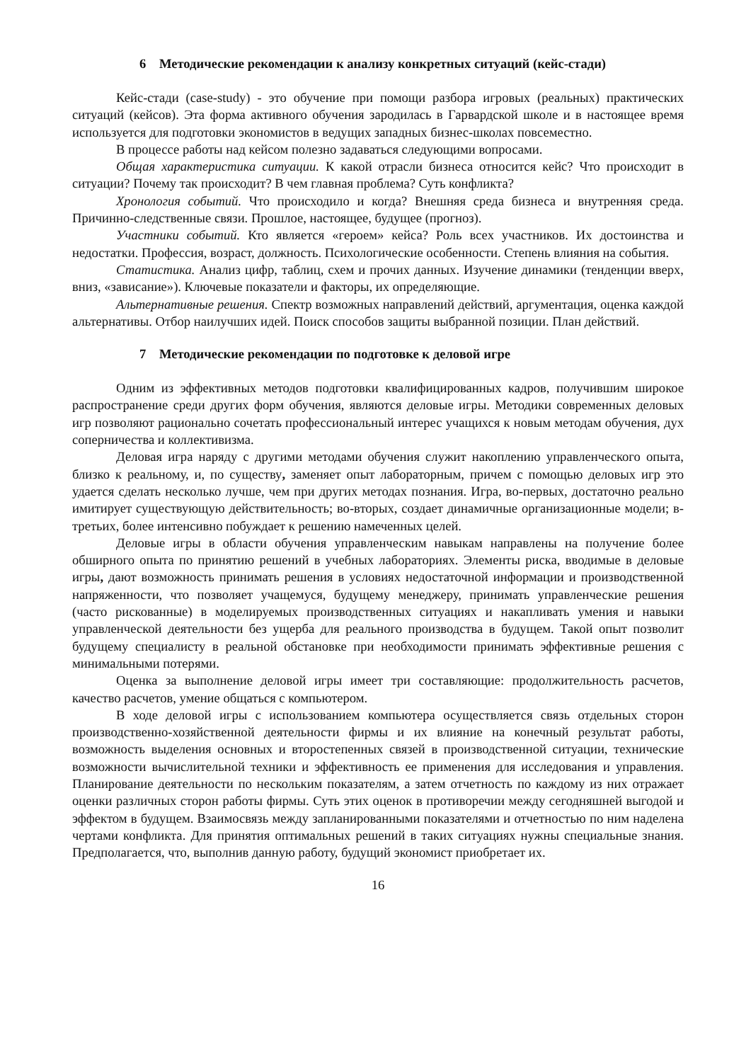6 Методические рекомендации к анализу конкретных ситуаций (кейс-стади)
Кейс-стади (case-study) - это обучение при помощи разбора игровых (реальных) практических ситуаций (кейсов). Эта форма активного обучения зародилась в Гарвардской школе и в настоящее время используется для подготовки экономистов в ведущих западных бизнес-школах повсеместно.
В процессе работы над кейсом полезно задаваться следующими вопросами.
Общая характеристика ситуации. К какой отрасли бизнеса относится кейс? Что происходит в ситуации? Почему так происходит? В чем главная проблема? Суть конфликта?
Хронология событий. Что происходило и когда? Внешняя среда бизнеса и внутренняя среда. Причинно-следственные связи. Прошлое, настоящее, будущее (прогноз).
Участники событий. Кто является «героем» кейса? Роль всех участников. Их достоинства и недостатки. Профессия, возраст, должность. Психологические особенности. Степень влияния на события.
Статистика. Анализ цифр, таблиц, схем и прочих данных. Изучение динамики (тенденции вверх, вниз, «зависание»). Ключевые показатели и факторы, их определяющие.
Альтернативные решения. Спектр возможных направлений действий, аргументация, оценка каждой альтернативы. Отбор наилучших идей. Поиск способов защиты выбранной позиции. План действий.
7 Методические рекомендации по подготовке к деловой игре
Одним из эффективных методов подготовки квалифицированных кадров, получившим широкое распространение среди других форм обучения, являются деловые игры. Методики современных деловых игр позволяют рационально сочетать профессиональный интерес учащихся к новым методам обучения, дух соперничества и коллективизма.
Деловая игра наряду с другими методами обучения служит накоплению управленческого опыта, близко к реальному, и, по существу, заменяет опыт лабораторным, причем с помощью деловых игр это удается сделать несколько лучше, чем при других методах познания. Игра, во-первых, достаточно реально имитирует существующую действительность; во-вторых, создает динамичные организационные модели; в-третьих, более интенсивно побуждает к решению намеченных целей.
Деловые игры в области обучения управленческим навыкам направлены на получение более обширного опыта по принятию решений в учебных лабораториях. Элементы риска, вводимые в деловые игры, дают возможность принимать решения в условиях недостаточной информации и производственной напряженности, что позволяет учащемуся, будущему менеджеру, принимать управленческие решения (часто рискованные) в моделируемых производственных ситуациях и накапливать умения и навыки управленческой деятельности без ущерба для реального производства в будущем. Такой опыт позволит будущему специалисту в реальной обстановке при необходимости принимать эффективные решения с минимальными потерями.
Оценка за выполнение деловой игры имеет три составляющие: продолжительность расчетов, качество расчетов, умение общаться с компьютером.
В ходе деловой игры с использованием компьютера осуществляется связь отдельных сторон производственно-хозяйственной деятельности фирмы и их влияние на конечный результат работы, возможность выделения основных и второстепенных связей в производственной ситуации, технические возможности вычислительной техники и эффективность ее применения для исследования и управления. Планирование деятельности по нескольким показателям, а затем отчетность по каждому из них отражает оценки различных сторон работы фирмы. Суть этих оценок в противоречии между сегодняшней выгодой и эффектом в будущем. Взаимосвязь между запланированными показателями и отчетностью по ним наделена чертами конфликта. Для принятия оптимальных решений в таких ситуациях нужны специальные знания. Предполагается, что, выполнив данную работу, будущий экономист приобретает их.
16